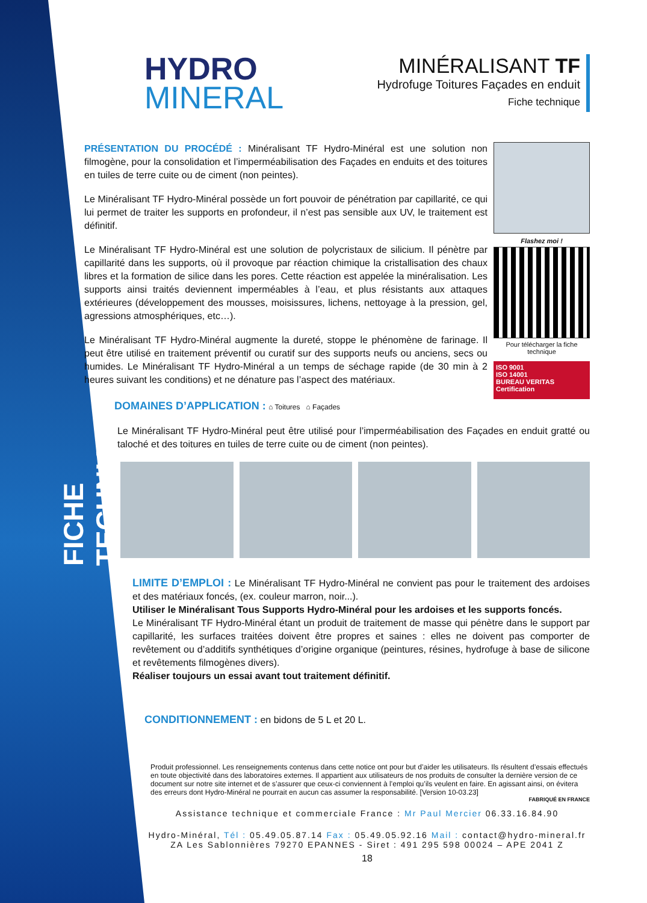FICHE TECHNIQUE
HYDRO
MINERAL
MINÉRALISANT TF
Hydrofuge Toitures Façades en enduit
Fiche technique
PRÉSENTATION DU PROCÉDÉ : Minéralisant TF Hydro-Minéral est une solution non filmogène, pour la consolidation et l’imperméabilisation des Façades en enduits et des toitures en tuiles de terre cuite ou de ciment (non peintes).
Le Minéralisant TF Hydro-Minéral possède un fort pouvoir de pénétration par capillarité, ce qui lui permet de traiter les supports en profondeur, il n’est pas sensible aux UV, le traitement est définitif.
Le Minéralisant TF Hydro-Minéral est une solution de polycristaux de silicium. Il pénètre par capillarité dans les supports, où il provoque par réaction chimique la cristallisation des chaux libres et la formation de silice dans les pores. Cette réaction est appelée la minéralisation. Les supports ainsi traités deviennent imperméables à l’eau, et plus résistants aux attaques extérieures (développement des mousses, moisissures, lichens, nettoyage à la pression, gel, agressions atmosphériques, etc…).
Le Minéralisant TF Hydro-Minéral augmente la dureté, stoppe le phénomène de farinage. Il peut être utilisé en traitement préventif ou curatif sur des supports neufs ou anciens, secs ou humides. Le Minéralisant TF Hydro-Minéral a un temps de séchage rapide (de 30 min à 2 heures suivant les conditions) et ne dénature pas l’aspect des matériaux.
Flashez moi !
Pour télécharger la fiche technique
ISO 9001
ISO 14001
BUREAU VERITAS Certification
DOMAINES D’APPLICATION : ⌂ Toitures ⌂ Façades
Le Minéralisant TF Hydro-Minéral peut être utilisé pour l’imperméabilisation des Façades en enduit gratté ou taloché et des toitures en tuiles de terre cuite ou de ciment (non peintes).
LIMITE D’EMPLOI : Le Minéralisant TF Hydro-Minéral ne convient pas pour le traitement des ardoises et des matériaux foncés, (ex. couleur marron, noir...).
Utiliser le Minéralisant Tous Supports Hydro-Minéral pour les ardoises et les supports foncés.
Le Minéralisant TF Hydro-Minéral étant un produit de traitement de masse qui pénètre dans le support par capillarité, les surfaces traitées doivent être propres et saines : elles ne doivent pas comporter de revêtement ou d’additifs synthétiques d’origine organique (peintures, résines, hydrofuge à base de silicone et revêtements filmogènes divers).
Réaliser toujours un essai avant tout traitement définitif.
CONDITIONNEMENT : en bidons de 5 L et 20 L.
Produit professionnel. Les renseignements contenus dans cette notice ont pour but d’aider les utilisateurs. Ils résultent d’essais effectués en toute objectivité dans des laboratoires externes. Il appartient aux utilisateurs de nos produits de consulter la dernière version de ce document sur notre site internet et de s’assurer que ceux-ci conviennent à l’emploi qu’ils veulent en faire. En agissant ainsi, on évitera des erreurs dont Hydro-Minéral ne pourrait en aucun cas assumer la responsabilité. [Version 10-03.23]
FABRIQUÉ EN FRANCE
Assistance technique et commerciale France : Mr Paul Mercier 06.33.16.84.90
Hydro-Minéral, Tél : 05.49.05.87.14 Fax : 05.49.05.92.16 Mail : contact@hydro-mineral.fr
ZA Les Sablonnières 79270 EPANNES - Siret : 491 295 598 00024 – APE 2041 Z
18